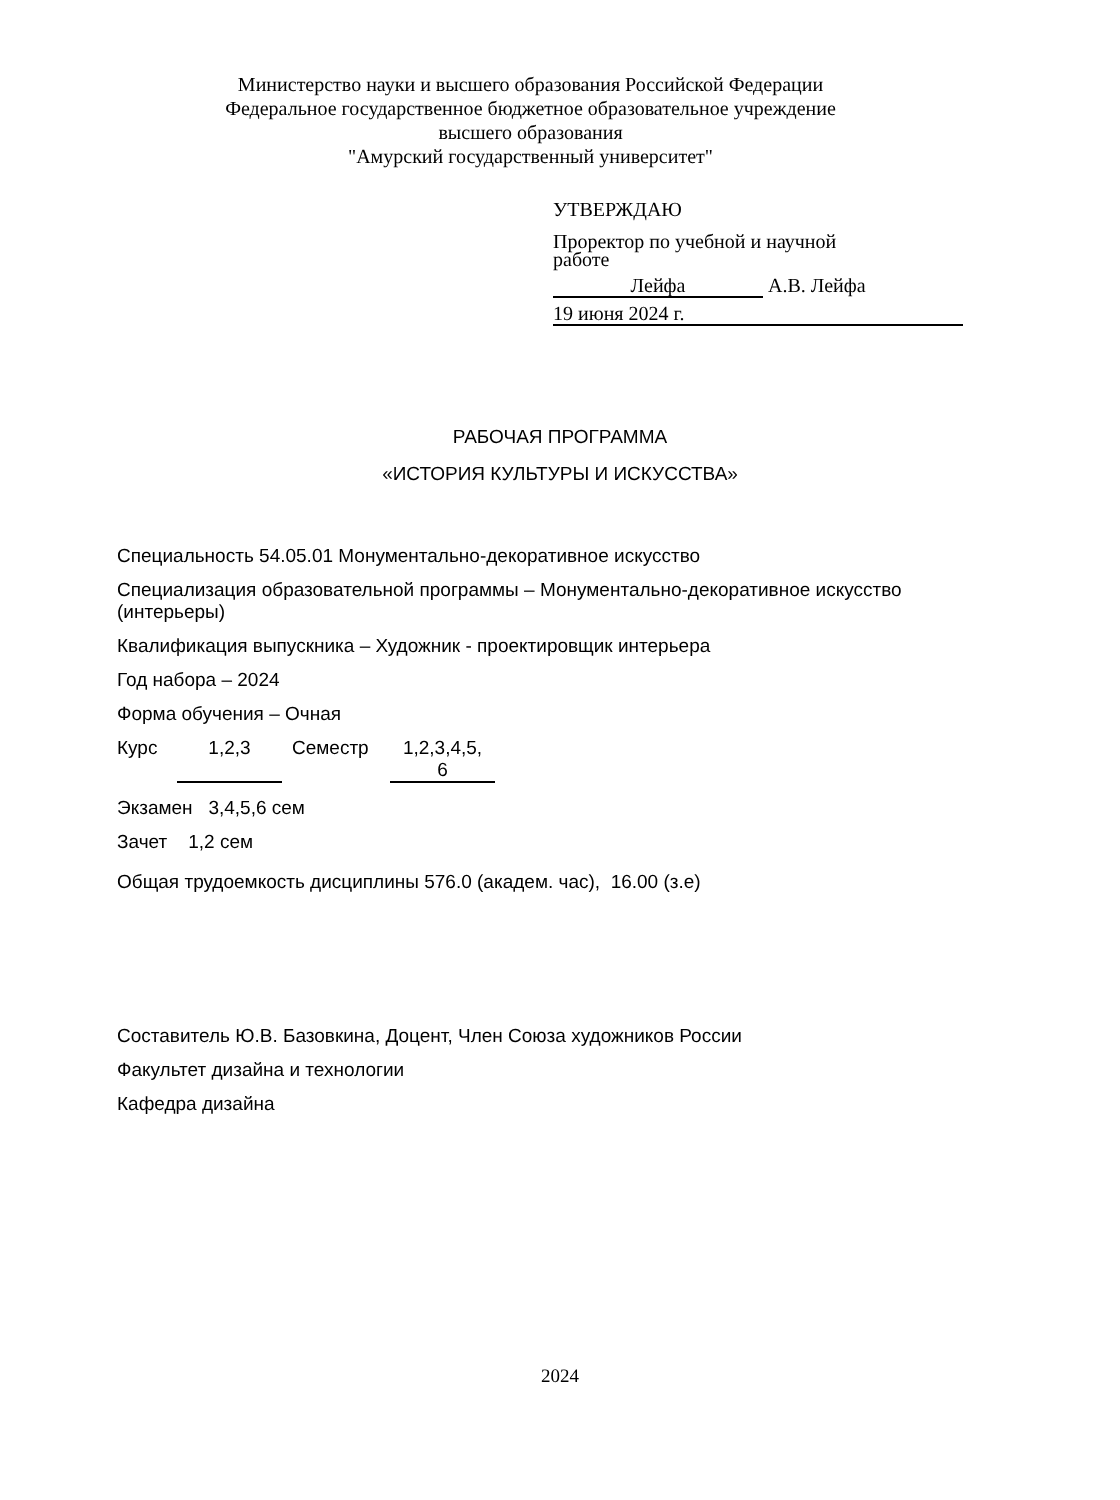Министерство науки и высшего образования Российской Федерации
Федеральное государственное бюджетное образовательное учреждение
высшего образования
"Амурский государственный университет"
УТВЕРЖДАЮ
Проректор по учебной и научной
работе
Лейфа А.В. Лейфа
19 июня 2024 г.
РАБОЧАЯ ПРОГРАММА
«ИСТОРИЯ КУЛЬТУРЫ И ИСКУССТВА»
Специальность 54.05.01 Монументально-декоративное искусство
Специализация образовательной программы – Монументально-декоративное искусство (интерьеры)
Квалификация выпускника – Художник - проектировщик интерьера
Год набора – 2024
Форма обучения – Очная
Курс 1,2,3 Семестр 1,2,3,4,5,
6
Экзамен 3,4,5,6 сем
Зачет 1,2 сем
Общая трудоемкость дисциплины 576.0 (академ. час), 16.00 (з.е)
Составитель Ю.В. Базовкина, Доцент, Член Союза художников России
Факультет дизайна и технологии
Кафедра дизайна
2024